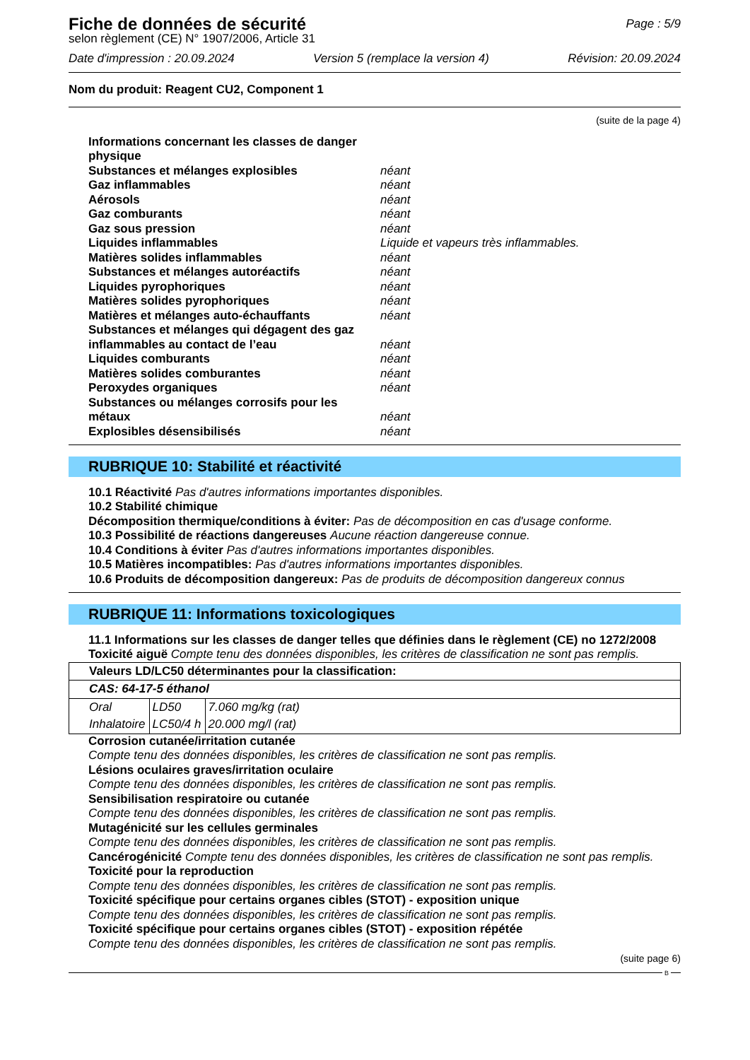Fiche de données de sécurité
Page : 5/9
selon règlement (CE) N° 1907/2006, Article 31
Date d'impression : 20.09.2024 Version 5 (remplace la version 4) Révision: 20.09.2024
Nom du produit: Reagent CU2, Component 1
(suite de la page 4)
Informations concernant les classes de danger physique
Substances et mélanges explosibles néant
Gaz inflammables néant
Aérosols néant
Gaz comburants néant
Gaz sous pression néant
Liquides inflammables Liquide et vapeurs très inflammables.
Matières solides inflammables néant
Substances et mélanges autoréactifs néant
Liquides pyrophoriques néant
Matières solides pyrophoriques néant
Matières et mélanges auto-échauffants néant
Substances et mélanges qui dégagent des gaz inflammables au contact de l’eau néant
Liquides comburants néant
Matières solides comburantes néant
Peroxydes organiques néant
Substances ou mélanges corrosifs pour les métaux néant
Explosibles désensibilisés néant
RUBRIQUE 10: Stabilité et réactivité
10.1 Réactivité Pas d'autres informations importantes disponibles.
10.2 Stabilité chimique
Décomposition thermique/conditions à éviter: Pas de décomposition en cas d'usage conforme.
10.3 Possibilité de réactions dangereuses Aucune réaction dangereuse connue.
10.4 Conditions à éviter Pas d'autres informations importantes disponibles.
10.5 Matières incompatibles: Pas d'autres informations importantes disponibles.
10.6 Produits de décomposition dangereux: Pas de produits de décomposition dangereux connus
RUBRIQUE 11: Informations toxicologiques
11.1 Informations sur les classes de danger telles que définies dans le règlement (CE) no 1272/2008
Toxicité aiguë Compte tenu des données disponibles, les critères de classification ne sont pas remplis.
| Valeurs LD/LC50 déterminantes pour la classification: |
| CAS: 64-17-5 éthanol |
| / Oral / LD50 / 7.060 mg/kg (rat) / / Inhalatoire / LC50/4 h / 20.000 mg/l (rat) / |
Corrosion cutanée/irritation cutanée
Compte tenu des données disponibles, les critères de classification ne sont pas remplis.
Lésions oculaires graves/irritation oculaire
Compte tenu des données disponibles, les critères de classification ne sont pas remplis.
Sensibilisation respiratoire ou cutanée
Compte tenu des données disponibles, les critères de classification ne sont pas remplis.
Mutagénicité sur les cellules germinales
Compte tenu des données disponibles, les critères de classification ne sont pas remplis.
Cancérogénicité Compte tenu des données disponibles, les critères de classification ne sont pas remplis.
Toxicité pour la reproduction
Compte tenu des données disponibles, les critères de classification ne sont pas remplis.
Toxicité spécifique pour certains organes cibles (STOT) - exposition unique
Compte tenu des données disponibles, les critères de classification ne sont pas remplis.
Toxicité spécifique pour certains organes cibles (STOT) - exposition répétée
Compte tenu des données disponibles, les critères de classification ne sont pas remplis.
(suite page 6)
B